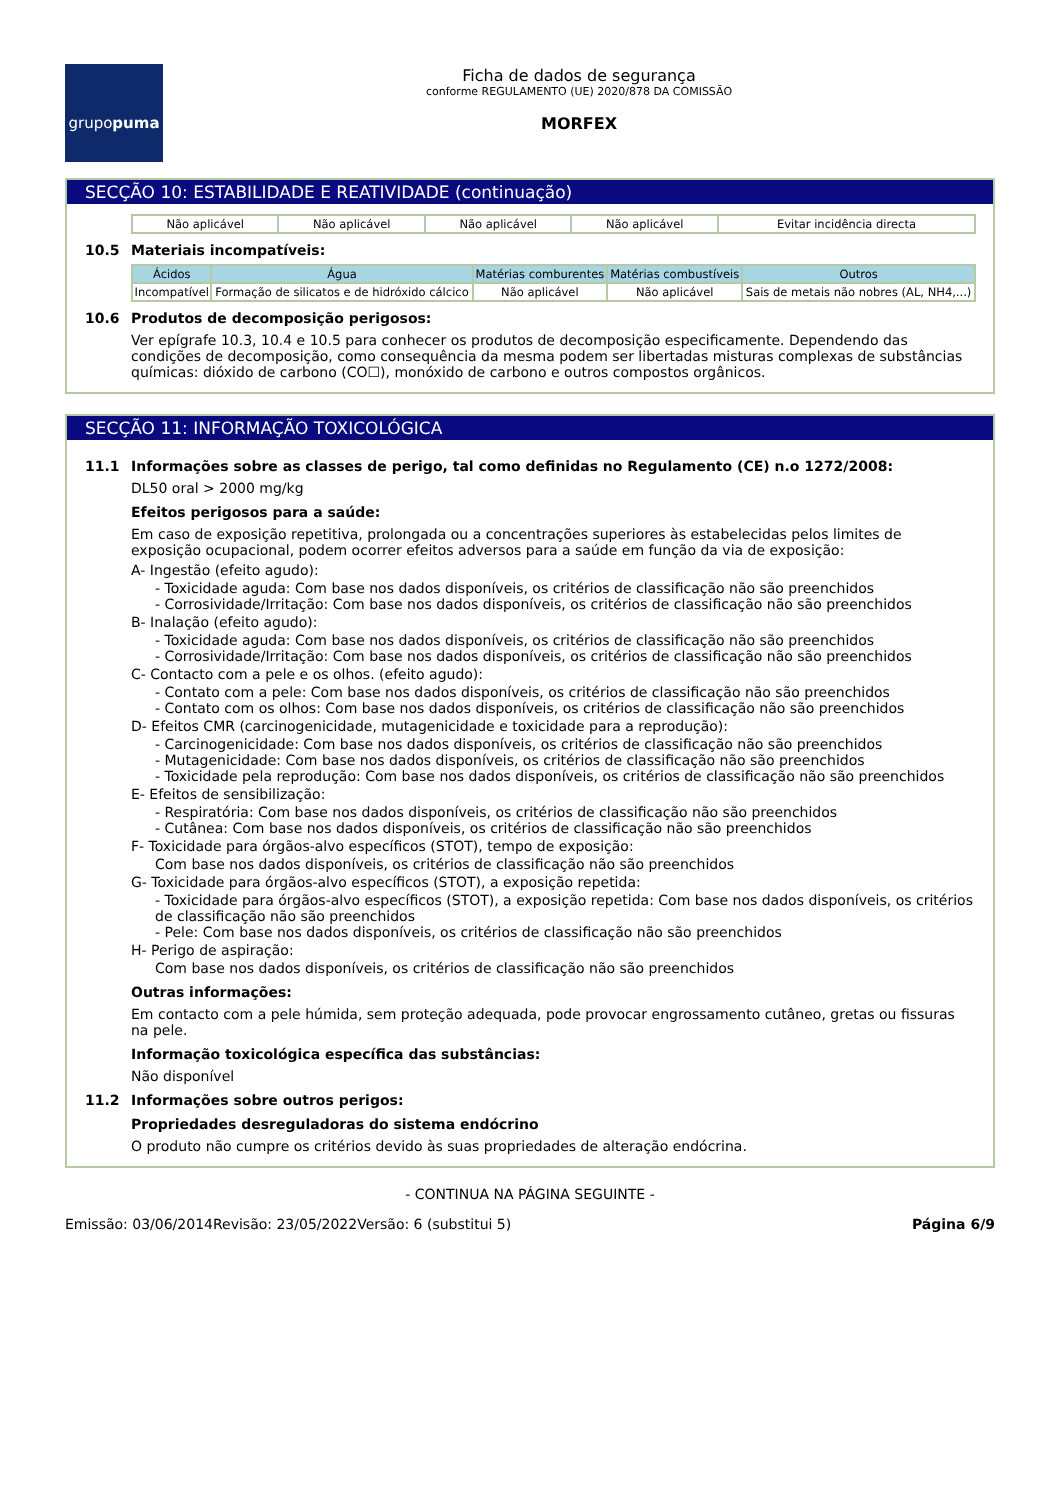grupo puma
Ficha de dados de segurança
conforme REGULAMENTO (UE) 2020/878 DA COMISSÃO
MORFEX
SECÇÃO 10: ESTABILIDADE E REATIVIDADE (continuação)
| Não aplicável | Não aplicável | Não aplicável | Não aplicável | Evitar incidência directa |
10.5 Materiais incompatíveis:
| Ácidos | Água | Matérias comburentes | Matérias combustíveis | Outros |
| --- | --- | --- | --- | --- |
| Incompatível | Formação de silicatos e de hidróxido cálcico | Não aplicável | Não aplicável | Sais de metais não nobres (AL, NH4,...) |
10.6 Produtos de decomposição perigosos:
Ver epígrafe 10.3, 10.4 e 10.5 para conhecer os produtos de decomposição especificamente. Dependendo das condições de decomposição, como consequência da mesma podem ser libertadas misturas complexas de substâncias químicas: dióxido de carbono (CO☐), monóxido de carbono e outros compostos orgânicos.
SECÇÃO 11: INFORMAÇÃO TOXICOLÓGICA
11.1 Informações sobre as classes de perigo, tal como definidas no Regulamento (CE) n.o 1272/2008:
DL50 oral > 2000 mg/kg
Efeitos perigosos para a saúde:
Em caso de exposição repetitiva, prolongada ou a concentrações superiores às estabelecidas pelos limites de exposição ocupacional, podem ocorrer efeitos adversos para a saúde em função da via de exposição:
A- Ingestão (efeito agudo):
- Toxicidade aguda: Com base nos dados disponíveis, os critérios de classificação não são preenchidos
- Corrosividade/Irritação: Com base nos dados disponíveis, os critérios de classificação não são preenchidos
B- Inalação (efeito agudo):
- Toxicidade aguda: Com base nos dados disponíveis, os critérios de classificação não são preenchidos
- Corrosividade/Irritação: Com base nos dados disponíveis, os critérios de classificação não são preenchidos
C- Contacto com a pele e os olhos. (efeito agudo):
- Contato com a pele: Com base nos dados disponíveis, os critérios de classificação não são preenchidos
- Contato com os olhos: Com base nos dados disponíveis, os critérios de classificação não são preenchidos
D- Efeitos CMR (carcinogenicidade, mutagenicidade e toxicidade para a reprodução):
- Carcinogenicidade: Com base nos dados disponíveis, os critérios de classificação não são preenchidos
- Mutagenicidade: Com base nos dados disponíveis, os critérios de classificação não são preenchidos
- Toxicidade pela reprodução: Com base nos dados disponíveis, os critérios de classificação não são preenchidos
E- Efeitos de sensibilização:
- Respiratória: Com base nos dados disponíveis, os critérios de classificação não são preenchidos
- Cutânea: Com base nos dados disponíveis, os critérios de classificação não são preenchidos
F- Toxicidade para órgãos-alvo específicos (STOT), tempo de exposição:
Com base nos dados disponíveis, os critérios de classificação não são preenchidos
G- Toxicidade para órgãos-alvo específicos (STOT), a exposição repetida:
- Toxicidade para órgãos-alvo específicos (STOT), a exposição repetida: Com base nos dados disponíveis, os critérios de classificação não são preenchidos
- Pele: Com base nos dados disponíveis, os critérios de classificação não são preenchidos
H- Perigo de aspiração:
Com base nos dados disponíveis, os critérios de classificação não são preenchidos
Outras informações:
Em contacto com a pele húmida, sem proteção adequada, pode provocar engrossamento cutâneo, gretas ou fissuras na pele.
Informação toxicológica específica das substâncias:
Não disponível
11.2 Informações sobre outros perigos:
Propriedades desreguladoras do sistema endócrino
O produto não cumpre os critérios devido às suas propriedades de alteração endócrina.
- CONTINUA NA PÁGINA SEGUINTE -
Emissão: 03/06/2014 Revisão: 23/05/2022 Versão: 6 (substitui 5) Página 6/9